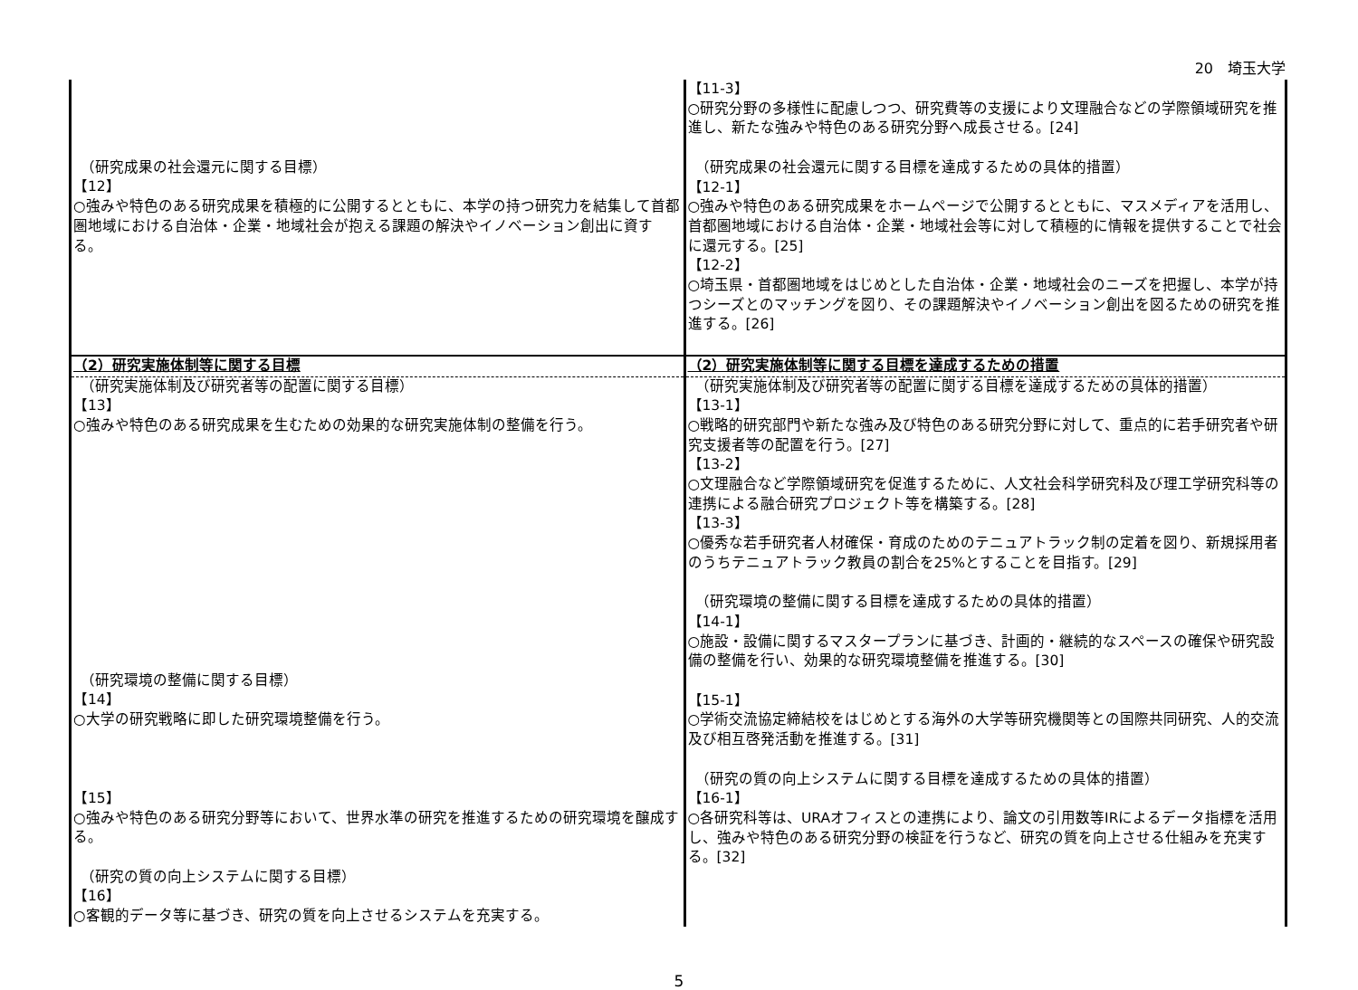20　埼玉大学
| （研究成果の社会還元に関する目標） 【12】 ○強みや特色のある研究成果を積極的に公開するとともに、本学の持つ研究力を結集して首都圏地域における自治体・企業・地域社会が抱える課題の解決やイノベーション創出に資する。 | 【11-3】 ○研究分野の多様性に配慮しつつ、研究費等の支援により文理融合などの学際領域研究を推進し、新たな強みや特色のある研究分野へ成長させる。[24] （研究成果の社会還元に関する目標を達成するための具体的措置） 【12-1】 ○強みや特色のある研究成果をホームページで公開するとともに、マスメディアを活用し、首都圏地域における自治体・企業・地域社会等に対して積極的に情報を提供することで社会に還元する。[25] 【12-2】 ○埼玉県・首都圏地域をはじめとした自治体・企業・地域社会のニーズを把握し、本学が持つシーズとのマッチングを図り、その課題解決やイノベーション創出を図るための研究を推進する。[26] |
| （2）研究実施体制等に関する目標 | （2）研究実施体制等に関する目標を達成するための措置 |
| （研究実施体制及び研究者等の配置に関する目標） 【13】 ○強みや特色のある研究成果を生むための効果的な研究実施体制の整備を行う。 （研究環境の整備に関する目標） 【14】 ○大学の研究戦略に即した研究環境整備を行う。 【15】 ○強みや特色のある研究分野等において、世界水準の研究を推進するための研究環境を醸成する。 （研究の質の向上システムに関する目標） 【16】 ○客観的データ等に基づき、研究の質を向上させるシステムを充実する。 | （研究実施体制及び研究者等の配置に関する目標を達成するための具体的措置） 【13-1】 ○戦略的研究部門や新たな強み及び特色のある研究分野に対して、重点的に若手研究者や研究支援者等の配置を行う。[27] 【13-2】 ○文理融合など学際領域研究を促進するために、人文社会科学研究科及び理工学研究科等の連携による融合研究プロジェクト等を構築する。[28] 【13-3】 ○優秀な若手研究者人材確保・育成のためのテニュアトラック制の定着を図り、新規採用者のうちテニュアトラック教員の割合を25%とすることを目指す。[29] （研究環境の整備に関する目標を達成するための具体的措置） 【14-1】 ○施設・設備に関するマスタープランに基づき、計画的・継続的なスペースの確保や研究設備の整備を行い、効果的な研究環境整備を推進する。[30] 【15-1】 ○学術交流協定締結校をはじめとする海外の大学等研究機関等との国際共同研究、人的交流及び相互啓発活動を推進する。[31] （研究の質の向上システムに関する目標を達成するための具体的措置） 【16-1】 ○各研究科等は、URAオフィスとの連携により、論文の引用数等IRによるデータ指標を活用し、強みや特色のある研究分野の検証を行うなど、研究の質を向上させる仕組みを充実する。[32] |
5